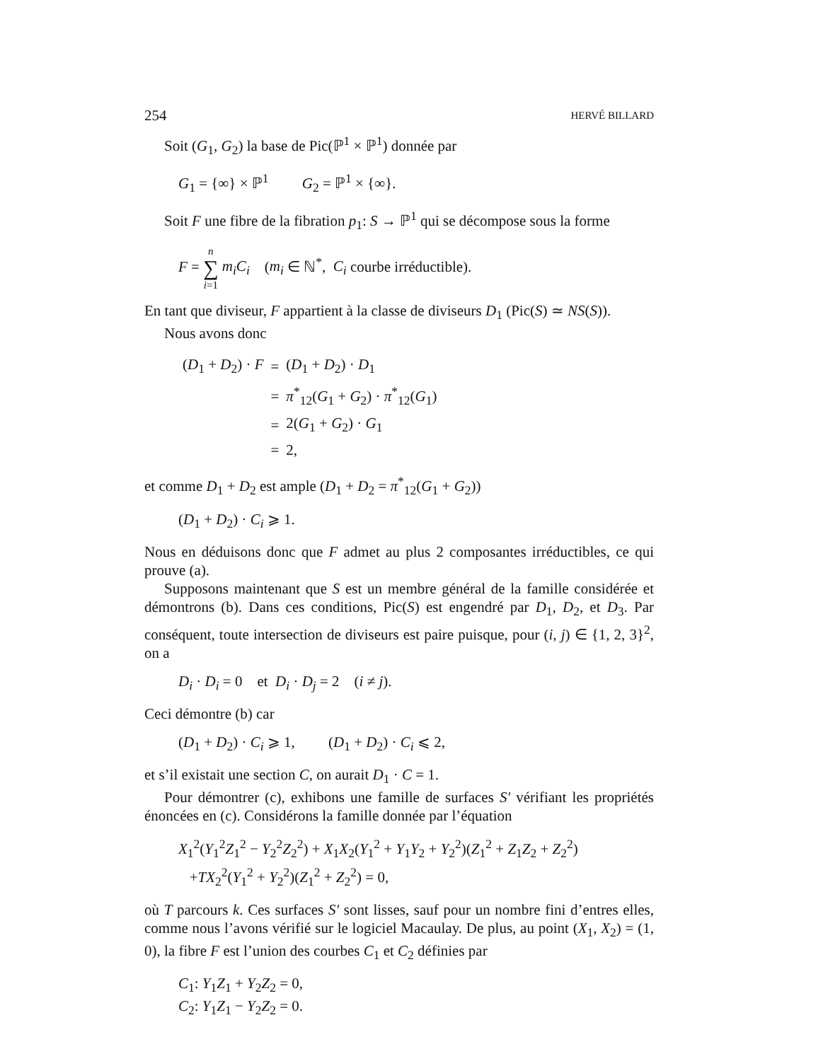254 HERVÉ BILLARD
Soit (G<sub>1</sub>, G<sub>2</sub>) la base de Pic(ℙ<sup>1</sup> × ℙ<sup>1</sup>) donnée par
G<sub>1</sub> = {∞} × ℙ<sup>1</sup> G<sub>2</sub> = ℙ<sup>1</sup> × {∞}.
Soit F une fibre de la fibration p<sub>1</sub>: S → ℙ<sup>1</sup> qui se décompose sous la forme
F = n ∑ i=1 m<sub>i</sub>C<sub>i</sub> (m<sub>i</sub> ∈ ℕ<sup>*</sup>, C<sub>i</sub> courbe irréductible).
En tant que diviseur, F appartient à la classe de diviseurs D<sub>1</sub> (Pic(S) ≃ NS(S)).
Nous avons donc
| ( D<sub>1</sub> + D<sub>2</sub>) · F | = | ( D<sub>1</sub> + D<sub>2</sub>) · D<sub>1</sub> |
| | = | π<sup>*</sup><sub>12</sub>( G<sub>1</sub> + G<sub>2</sub>) · π<sup>*</sup><sub>12</sub>( G<sub>1</sub>) |
| | = | 2( G<sub>1</sub> + G<sub>2</sub>) · G<sub>1</sub> |
| | = | 2, |
et comme D<sub>1</sub> + D<sub>2</sub> est ample (D<sub>1</sub> + D<sub>2</sub> = π<sup>*</sup><sub>12</sub>(G<sub>1</sub> + G<sub>2</sub>))
(D<sub>1</sub> + D<sub>2</sub>) · C<sub>i</sub> ⩾ 1.
Nous en déduisons donc que F admet au plus 2 composantes irréductibles, ce qui prouve (a).
Supposons maintenant que S est un membre général de la famille considérée et démontrons (b). Dans ces conditions, Pic(S) est engendré par D<sub>1</sub>, D<sub>2</sub>, et D<sub>3</sub>. Par conséquent, toute intersection de diviseurs est paire puisque, pour (i, j) ∈ {1, 2, 3}<sup>2</sup>, on a
D<sub>i</sub> · D<sub>i</sub> = 0 et D<sub>i</sub> · D<sub>j</sub> = 2 (i ≠ j).
Ceci démontre (b) car
(D<sub>1</sub> + D<sub>2</sub>) · C<sub>i</sub> ⩾ 1, (D<sub>1</sub> + D<sub>2</sub>) · C<sub>i</sub> ⩽ 2,
et s’il existait une section C, on aurait D<sub>1</sub> · C = 1.
Pour démontrer (c), exhibons une famille de surfaces S′ vérifiant les propriétés énoncées en (c). Considérons la famille donnée par l’équation
X<sub>1</sub><sup>2</sup>(Y<sub>1</sub><sup>2</sup>Z<sub>1</sub><sup>2</sup> − Y<sub>2</sub><sup>2</sup>Z<sub>2</sub><sup>2</sup>) + X<sub>1</sub>X<sub>2</sub>(Y<sub>1</sub><sup>2</sup> + Y<sub>1</sub>Y<sub>2</sub> + Y<sub>2</sub><sup>2</sup>)(Z<sub>1</sub><sup>2</sup> + Z<sub>1</sub>Z<sub>2</sub> + Z<sub>2</sub><sup>2</sup>)
+TX<sub>2</sub><sup>2</sup>(Y<sub>1</sub><sup>2</sup> + Y<sub>2</sub><sup>2</sup>)(Z<sub>1</sub><sup>2</sup> + Z<sub>2</sub><sup>2</sup>) = 0,
où T parcours k. Ces surfaces S′ sont lisses, sauf pour un nombre fini d’entres elles, comme nous l’avons vérifié sur le logiciel Macaulay. De plus, au point (X<sub>1</sub>, X<sub>2</sub>) = (1, 0), la fibre F est l’union des courbes C<sub>1</sub> et C<sub>2</sub> définies par
C<sub>1</sub>: Y<sub>1</sub>Z<sub>1</sub> + Y<sub>2</sub>Z<sub>2</sub> = 0,
C<sub>2</sub>: Y<sub>1</sub>Z<sub>1</sub> − Y<sub>2</sub>Z<sub>2</sub> = 0.